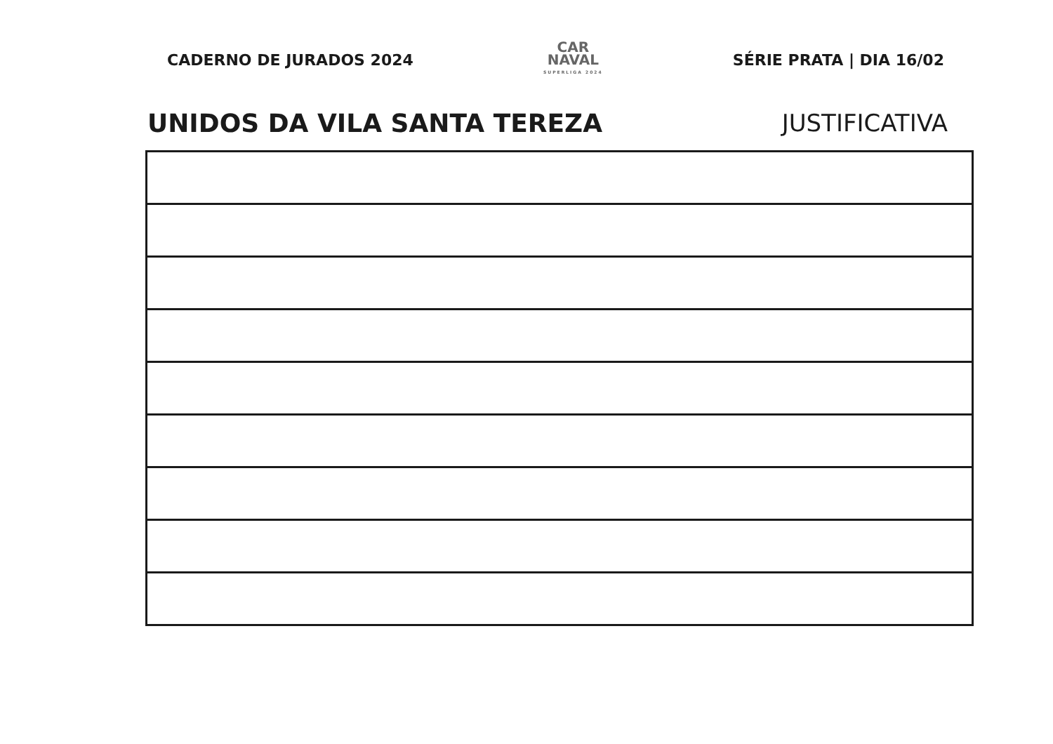CADERNO DE JURADOS 2024
CAR
NAVAL
SUPERLIGA 2024
SÉRIE PRATA | DIA 16/02
UNIDOS DA VILA SANTA TEREZA JUSTIFICATIVA